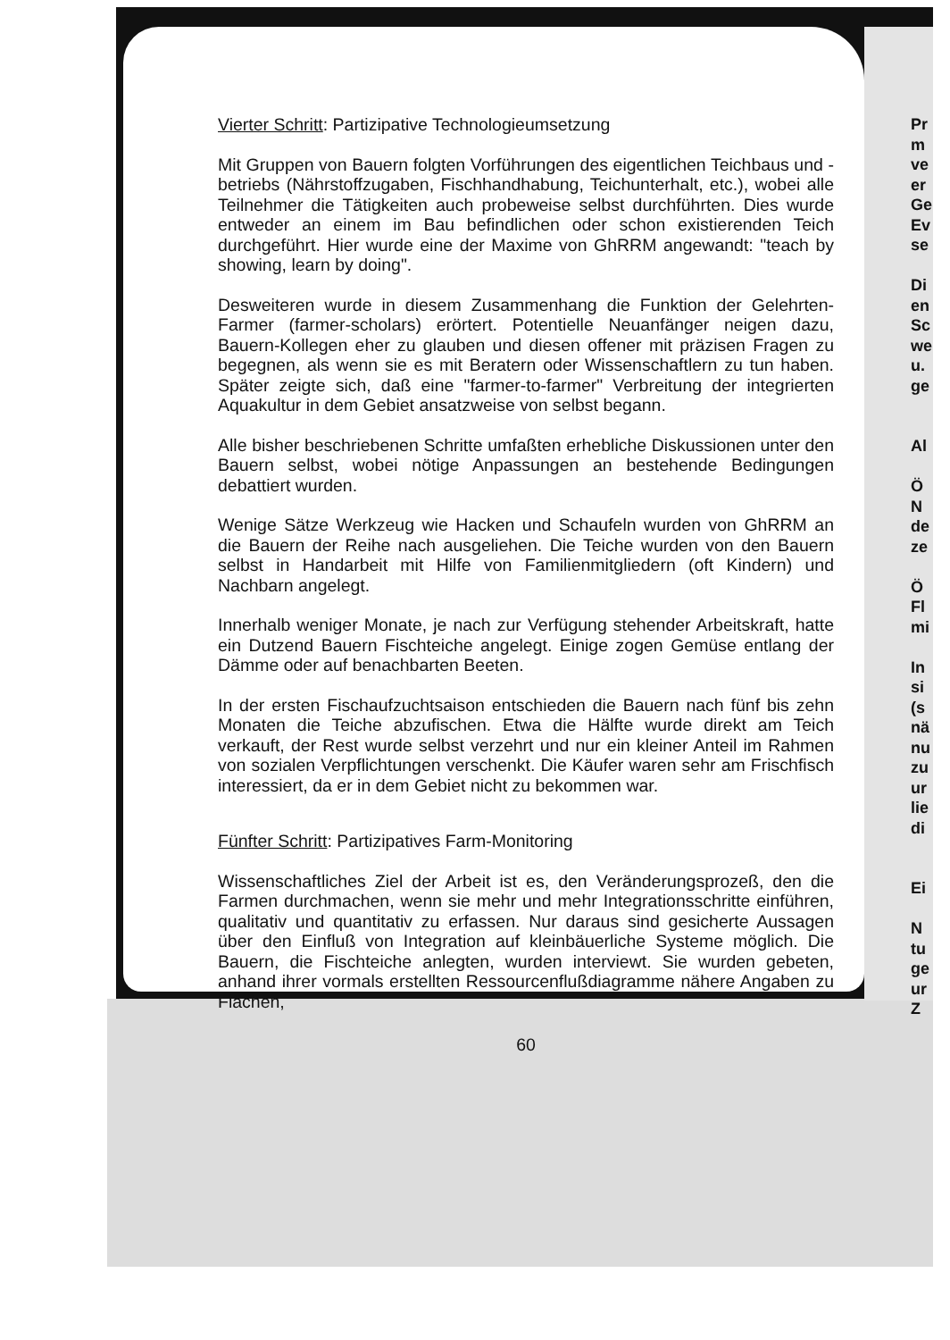Vierter Schritt: Partizipative Technologieumsetzung
Mit Gruppen von Bauern folgten Vorführungen des eigentlichen Teichbaus und -betriebs (Nährstoffzugaben, Fischhandhabung, Teichunterhalt, etc.), wobei alle Teilnehmer die Tätigkeiten auch probeweise selbst durchführten. Dies wurde entweder an einem im Bau befindlichen oder schon existierenden Teich durchgeführt. Hier wurde eine der Maxime von GhRRM angewandt: "teach by showing, learn by doing".
Desweiteren wurde in diesem Zusammenhang die Funktion der Gelehrten-Farmer (farmer-scholars) erörtert. Potentielle Neuanfänger neigen dazu, Bauern-Kollegen eher zu glauben und diesen offener mit präzisen Fragen zu begegnen, als wenn sie es mit Beratern oder Wissenschaftlern zu tun haben. Später zeigte sich, daß eine "farmer-to-farmer" Verbreitung der integrierten Aquakultur in dem Gebiet ansatzweise von selbst begann.
Alle bisher beschriebenen Schritte umfaßten erhebliche Diskussionen unter den Bauern selbst, wobei nötige Anpassungen an bestehende Bedingungen debattiert wurden.
Wenige Sätze Werkzeug wie Hacken und Schaufeln wurden von GhRRM an die Bauern der Reihe nach ausgeliehen. Die Teiche wurden von den Bauern selbst in Handarbeit mit Hilfe von Familienmitgliedern (oft Kindern) und Nachbarn angelegt.
Innerhalb weniger Monate, je nach zur Verfügung stehender Arbeitskraft, hatte ein Dutzend Bauern Fischteiche angelegt. Einige zogen Gemüse entlang der Dämme oder auf benachbarten Beeten.
In der ersten Fischaufzuchtsaison entschieden die Bauern nach fünf bis zehn Monaten die Teiche abzufischen. Etwa die Hälfte wurde direkt am Teich verkauft, der Rest wurde selbst verzehrt und nur ein kleiner Anteil im Rahmen von sozialen Verpflichtungen verschenkt. Die Käufer waren sehr am Frischfisch interessiert, da er in dem Gebiet nicht zu bekommen war.
Fünfter Schritt: Partizipatives Farm-Monitoring
Wissenschaftliches Ziel der Arbeit ist es, den Veränderungsprozeß, den die Farmen durchmachen, wenn sie mehr und mehr Integrationsschritte einführen, qualitativ und quantitativ zu erfassen. Nur daraus sind gesicherte Aussagen über den Einfluß von Integration auf kleinbäuerliche Systeme möglich. Die Bauern, die Fischteiche anlegten, wurden interviewt. Sie wurden gebeten, anhand ihrer vormals erstellten Ressourcenflußdiagramme nähere Angaben zu Flächen,
60
Pr
m
ve
er
Ge
Ev
se
Di
en
Sc
we
u.
ge
Al
Ö
N
de
ze
Ö
Fl
mi
In
si
(s
nä
nu
zu
ur
lie
di
Ei
N
tu
ge
ur
Z